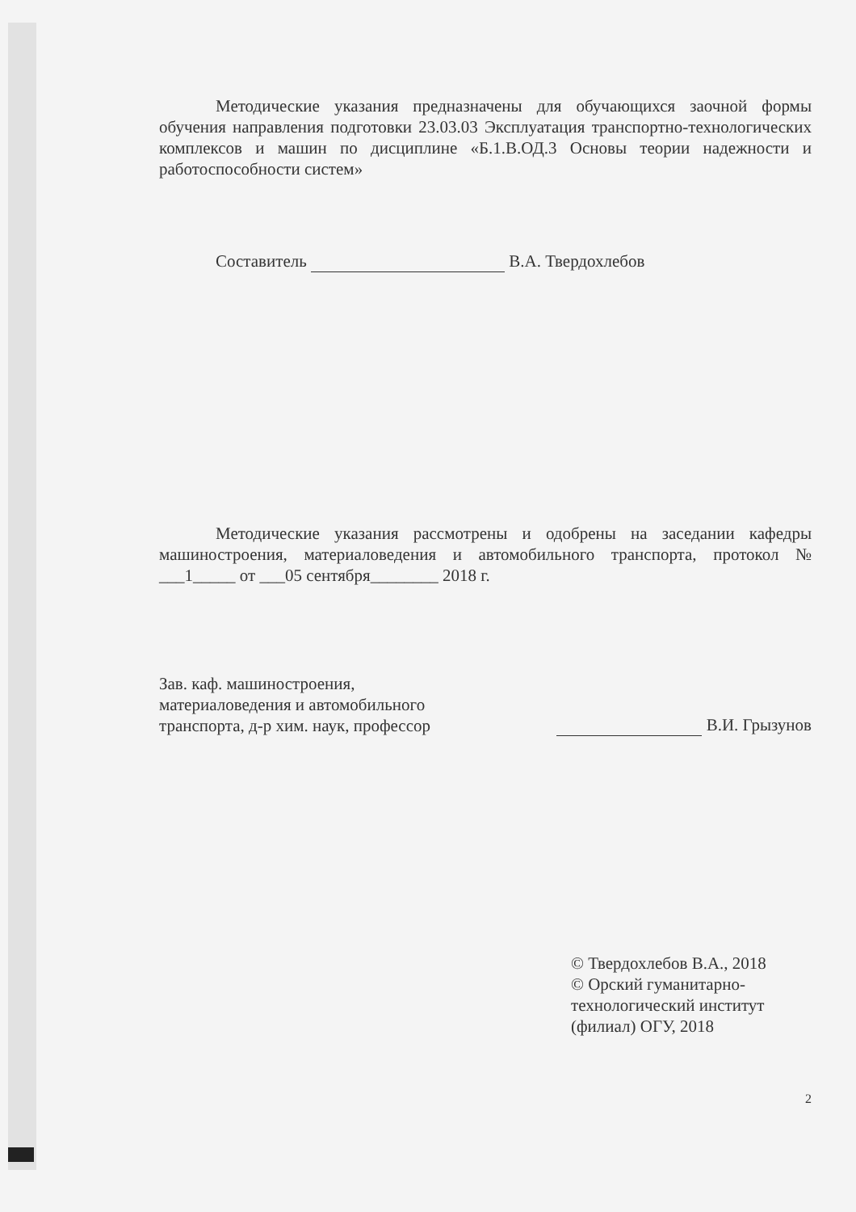Методические указания предназначены для обучающихся заочной формы обучения направления подготовки 23.03.03 Эксплуатация транспортно-технологических комплексов и машин по дисциплине «Б.1.В.ОД.3 Основы теории надежности и работоспособности систем»
Составитель В.А. Твердохлебов
Методические указания рассмотрены и одобрены на заседании кафедры машиностроения, материаловедения и автомобильного транспорта, протокол № ___1_____ от ___05 сентября________ 2018 г.
Зав. каф. машиностроения,
материаловедения и автомобильного
транспорта, д-р хим. наук, профессор
В.И. Грызунов
© Твердохлебов В.А., 2018
© Орский гуманитарно-
технологический институт (филиал) ОГУ, 2018
2